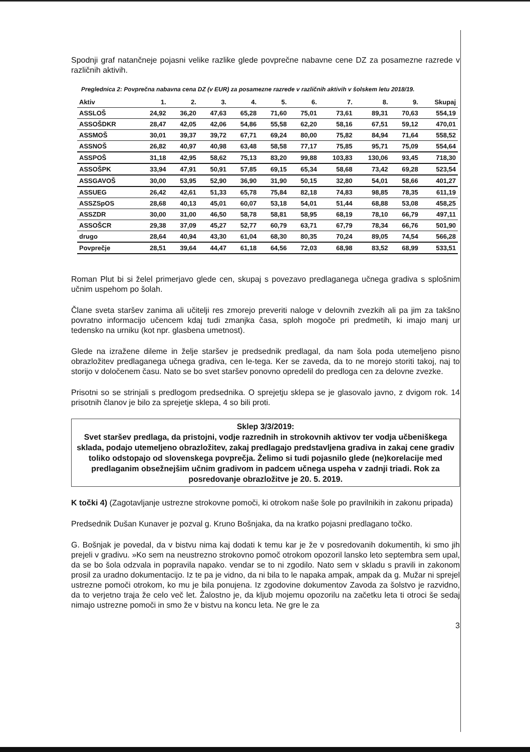Spodnji graf natančneje pojasni velike razlike glede povprečne nabavne cene DZ za posamezne razrede v različnih aktivih.
Preglednica 2: Povprečna nabavna cena DZ (v EUR) za posamezne razrede v različnih aktivih v šolskem letu 2018/19.
| Aktiv | 1. | 2. | 3. | 4. | 5. | 6. | 7. | 8. | 9. | Skupaj |
| --- | --- | --- | --- | --- | --- | --- | --- | --- | --- | --- |
| ASSLOŠ | 24,92 | 36,20 | 47,63 | 65,28 | 71,60 | 75,01 | 73,61 | 89,31 | 70,63 | 554,19 |
| ASSOŠDKR | 28,47 | 42,05 | 42,06 | 54,86 | 55,58 | 62,20 | 58,16 | 67,51 | 59,12 | 470,01 |
| ASSMOŠ | 30,01 | 39,37 | 39,72 | 67,71 | 69,24 | 80,00 | 75,82 | 84,94 | 71,64 | 558,52 |
| ASSNOŠ | 26,82 | 40,97 | 40,98 | 63,48 | 58,58 | 77,17 | 75,85 | 95,71 | 75,09 | 554,64 |
| ASSPOŠ | 31,18 | 42,95 | 58,62 | 75,13 | 83,20 | 99,88 | 103,83 | 130,06 | 93,45 | 718,30 |
| ASSOŠPK | 33,94 | 47,91 | 50,91 | 57,85 | 69,15 | 65,34 | 58,68 | 73,42 | 69,28 | 523,54 |
| ASSGAVOŠ | 30,00 | 53,95 | 52,90 | 36,90 | 31,90 | 50,15 | 32,80 | 54,01 | 58,66 | 401,27 |
| ASSUEG | 26,42 | 42,61 | 51,33 | 65,78 | 75,84 | 82,18 | 74,83 | 98,85 | 78,35 | 611,19 |
| ASSZSpOS | 28,68 | 40,13 | 45,01 | 60,07 | 53,18 | 54,01 | 51,44 | 68,88 | 53,08 | 458,25 |
| ASSZDR | 30,00 | 31,00 | 46,50 | 58,78 | 58,81 | 58,95 | 68,19 | 78,10 | 66,79 | 497,11 |
| ASSOŠCR | 29,38 | 37,09 | 45,27 | 52,77 | 60,79 | 63,71 | 67,79 | 78,34 | 66,76 | 501,90 |
| drugo | 28,64 | 40,94 | 43,30 | 61,04 | 68,30 | 80,35 | 70,24 | 89,05 | 74,54 | 566,28 |
| Povprečje | 28,51 | 39,64 | 44,47 | 61,18 | 64,56 | 72,03 | 68,98 | 83,52 | 68,99 | 533,51 |
Roman Plut bi si želel primerjavo glede cen, skupaj s povezavo predlaganega učnega gradiva s splošnim učnim uspehom po šolah.
Člane sveta staršev zanima ali učitelji res zmorejo preveriti naloge v delovnih zvezkih ali pa jim za takšno povratno informacijo učencem kdaj tudi zmanjka časa, sploh mogoče pri predmetih, ki imajo manj ur tedensko na urniku (kot npr. glasbena umetnost).
Glede na izražene dileme in želje staršev je predsednik predlagal, da nam šola poda utemeljeno pisno obrazložitev predlaganega učnega gradiva, cen le-tega. Ker se zaveda, da to ne morejo storiti takoj, naj to storijo v določenem času. Nato se bo svet staršev ponovno opredelil do predloga cen za delovne zvezke.
Prisotni so se strinjali s predlogom predsednika. O sprejetju sklepa se je glasovalo javno, z dvigom rok. 14 prisotnih članov je bilo za sprejetje sklepa, 4 so bili proti.
Sklep 3/3/2019:
Svet staršev predlaga, da pristojni, vodje razrednih in strokovnih aktivov ter vodja učbeniškega sklada, podajo utemeljeno obrazložitev, zakaj predlagajo predstavljena gradiva in zakaj cene gradiv toliko odstopajo od slovenskega povprečja. Želimo si tudi pojasnilo glede (ne)korelacije med predlaganim obsežnejšim učnim gradivom in padcem učnega uspeha v zadnji triadi. Rok za posredovanje obrazložitve je 20. 5. 2019.
K točki 4) (Zagotavljanje ustrezne strokovne pomoči, ki otrokom naše šole po pravilnikih in zakonu pripada)
Predsednik Dušan Kunaver je pozval g. Kruno Bošnjaka, da na kratko pojasni predlagano točko.
G. Bošnjak je povedal, da v bistvu nima kaj dodati k temu kar je že v posredovanih dokumentih, ki smo jih prejeli v gradivu. »Ko sem na neustrezno strokovno pomoč otrokom opozoril lansko leto septembra sem upal, da se bo šola odzvala in popravila napako. vendar se to ni zgodilo. Nato sem v skladu s pravili in zakonom prosil za uradno dokumentacijo. Iz te pa je vidno, da ni bila to le napaka ampak, ampak da g. Mužar ni sprejel ustrezne pomoči otrokom, ko mu je bila ponujena. Iz zgodovine dokumentov Zavoda za šolstvo je razvidno, da to verjetno traja že celo več let. Žalostno je, da kljub mojemu opozorilu na začetku leta ti otroci še sedaj nimajo ustrezne pomoči in smo že v bistvu na koncu leta. Ne gre le za
3